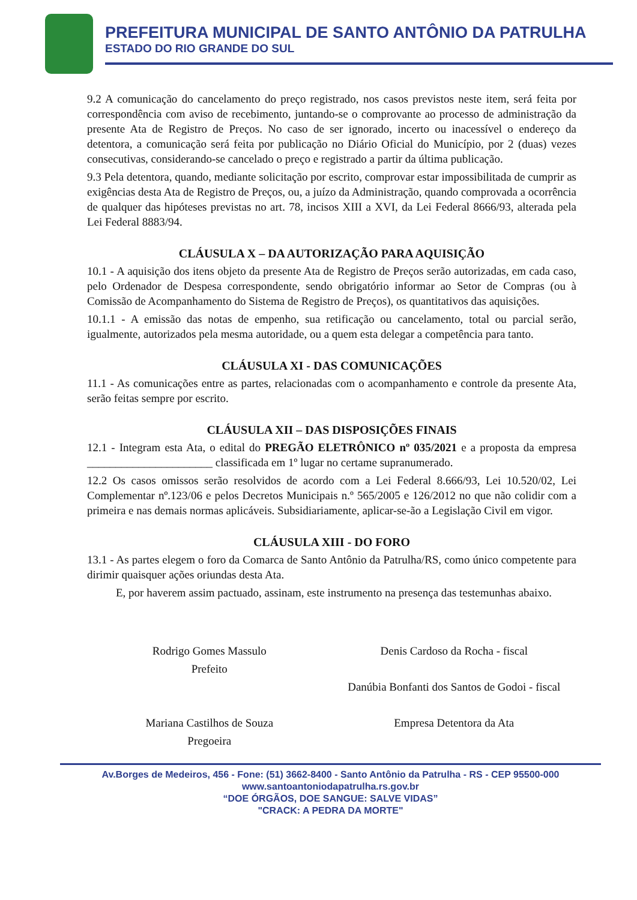PREFEITURA MUNICIPAL DE SANTO ANTÔNIO DA PATRULHA
ESTADO DO RIO GRANDE DO SUL
9.2 A comunicação do cancelamento do preço registrado, nos casos previstos neste item, será feita por correspondência com aviso de recebimento, juntando-se o comprovante ao processo de administração da presente Ata de Registro de Preços. No caso de ser ignorado, incerto ou inacessível o endereço da detentora, a comunicação será feita por publicação no Diário Oficial do Município, por 2 (duas) vezes consecutivas, considerando-se cancelado o preço e registrado a partir da última publicação.
9.3 Pela detentora, quando, mediante solicitação por escrito, comprovar estar impossibilitada de cumprir as exigências desta Ata de Registro de Preços, ou, a juízo da Administração, quando comprovada a ocorrência de qualquer das hipóteses previstas no art. 78, incisos XIII a XVI, da Lei Federal 8666/93, alterada pela Lei Federal 8883/94.
CLÁUSULA X – DA AUTORIZAÇÃO PARA AQUISIÇÃO
10.1 - A aquisição dos itens objeto da presente Ata de Registro de Preços serão autorizadas, em cada caso, pelo Ordenador de Despesa correspondente, sendo obrigatório informar ao Setor de Compras (ou à Comissão de Acompanhamento do Sistema de Registro de Preços), os quantitativos das aquisições.
10.1.1 - A emissão das notas de empenho, sua retificação ou cancelamento, total ou parcial serão, igualmente, autorizados pela mesma autoridade, ou a quem esta delegar a competência para tanto.
CLÁUSULA XI - DAS COMUNICAÇÕES
11.1 - As comunicações entre as partes, relacionadas com o acompanhamento e controle da presente Ata, serão feitas sempre por escrito.
CLÁUSULA XII – DAS DISPOSIÇÕES FINAIS
12.1 - Integram esta Ata, o edital do PREGÃO ELETRÔNICO nº 035/2021 e a proposta da empresa ______________________ classificada em 1º lugar no certame supranumerado.
12.2 Os casos omissos serão resolvidos de acordo com a Lei Federal 8.666/93, Lei 10.520/02, Lei Complementar nº.123/06 e pelos Decretos Municipais n.º 565/2005 e 126/2012 no que não colidir com a primeira e nas demais normas aplicáveis. Subsidiariamente, aplicar-se-ão a Legislação Civil em vigor.
CLÁUSULA XIII - DO FORO
13.1 - As partes elegem o foro da Comarca de Santo Antônio da Patrulha/RS, como único competente para dirimir quaisquer ações oriundas desta Ata.
E, por haverem assim pactuado, assinam, este instrumento na presença das testemunhas abaixo.
Rodrigo Gomes Massulo
Prefeito
Mariana Castilhos de Souza
Pregoeira
Denis Cardoso da Rocha - fiscal
Danúbia Bonfanti dos Santos de Godoi - fiscal
Empresa Detentora da Ata
Av.Borges de Medeiros, 456 - Fone: (51) 3662-8400 - Santo Antônio da Patrulha - RS - CEP 95500-000
www.santoantoniodapatrulha.rs.gov.br
“DOE ÓRGÃOS, DOE SANGUE: SALVE VIDAS”
"CRACK: A PEDRA DA MORTE"